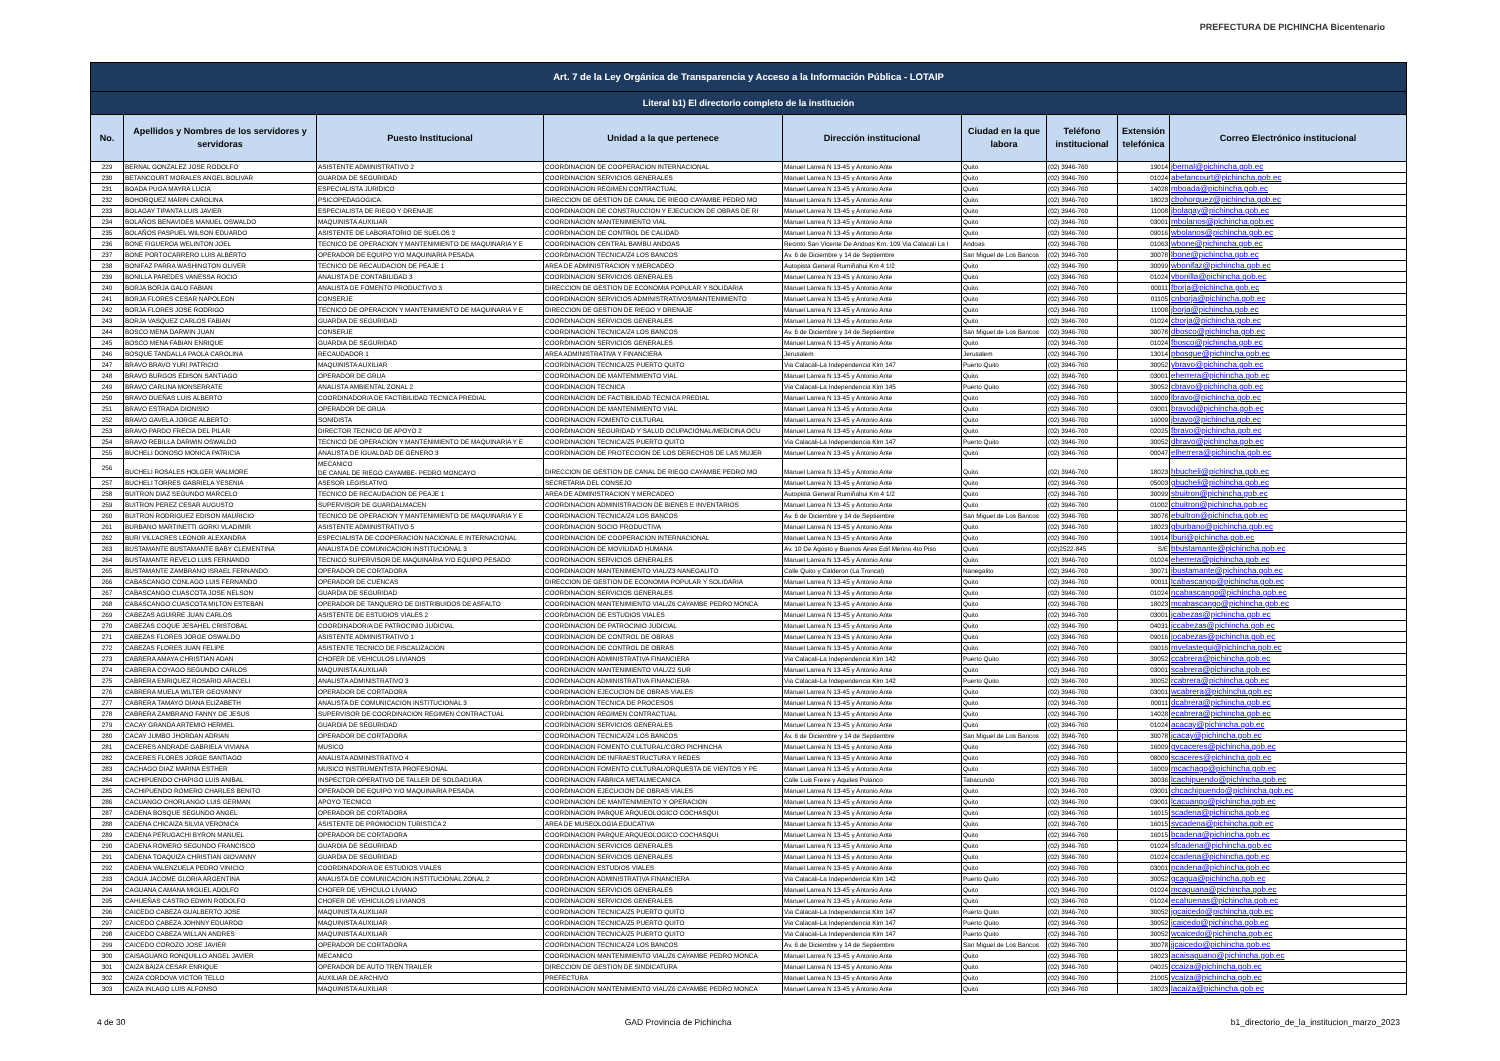PREFECTURA DE PICHINCHA Bicentenario
| Art. 7 de la Ley Orgánica de Transparencia y Acceso a la Información Pública - LOTAIP | | | | | | | | |
| --- | --- | --- | --- | --- | --- | --- | --- | --- |
| Literal b1) El directorio completo de la institución | | | | | | | | |
| No. | Apellidos y Nombres de los servidores y servidoras | Puesto Institucional | Unidad a la que pertenece | Dirección institucional | Ciudad en la que labora | Teléfono institucional | Extensión telefónica | Correo Electrónico institucional |
| 229 | BERNAL GONZALEZ JOSE RODOLFO | ASISTENTE ADMINISTRATIVO 2 | COORDINACION DE COOPERACION INTERNACIONAL | Manuel Larrea N 13-45 y Antonio Ante | Quito | (02) 3946-760 | 19014 | jbernal@pichincha.gob.ec |
| 230 | BETANCOURT MORALES ANGEL BOLIVAR | GUARDIA DE SEGURIDAD | COORDINACION SERVICIOS GENERALES | Manuel Larrea N 13-45 y Antonio Ante | Quito | (02) 3946-760 | 01024 | abetancourt@pichincha.gob.ec |
| 231 | BOADA PUGA MAYRA LUCIA | ESPECIALISTA JURIDICO | COORDINACION REGIMEN CONTRACTUAL | Manuel Larrea N 13-45 y Antonio Ante | Quito | (02) 3946-760 | 14028 | mboada@pichincha.gob.ec |
| 232 | BOHORQUEZ MARIN CAROLINA | PSICOPEDAGOGICA | DIRECCION DE GESTION DE CANAL DE RIEGO CAYAMBE PEDRO MO | Manuel Larrea N 13-45 y Antonio Ante | Quito | (02) 3946-760 | 18023 | cbohorquez@pichincha.gob.ec |
| 233 | BOLAGAY TIPANTA LUIS JAVIER | ESPECIALISTA DE RIEGO Y DRENAJE | COORDINACION DE CONSTRUCCION Y EJECUCION DE OBRAS DE RI | Manuel Larrea N 13-45 y Antonio Ante | Quito | (02) 3946-760 | 11008 | jbolagay@pichincha.gob.ec |
| 234 | BOLAÑOS BENAVIDES MANUEL OSWALDO | MAQUINISTA AUXILIAR | COORDINACION MANTENIMIENTO VIAL | Manuel Larrea N 13-45 y Antonio Ante | Quito | (02) 3946-760 | 03001 | mbolanos@pichincha.gob.ec |
| 235 | BOLAÑOS PASPUEL WILSON EDUARDO | ASISTENTE DE LABORATORIO DE SUELOS 2 | COORDINACION DE CONTROL DE CALIDAD | Manuel Larrea N 13-45 y Antonio Ante | Quito | (02) 3946-760 | 09016 | wbolanos@pichincha.gob.ec |
| 236 | BONE FIGUEROA WELINTON JOEL | TECNICO DE OPERACION Y MANTENIMIENTO DE MAQUINARIA Y E | COORDINACION CENTRAL BAMBU ANDOAS | Recinto San Vicente De Andoas Km. 109 Via Calacali La I | Andoas | (02) 3946-760 | 01063 | wbone@pichincha.gob.ec |
| 237 | BONE PORTOCARRERO LUIS ALBERTO | OPERADOR DE EQUIPO Y/O MAQUINARIA PESADA | COORDINACION TECNICA/Z4 LOS BANCOS | Av. 6 de Diciembre y 14 de Septiembre | San Miguel de Los Bancos | (02) 3946-760 | 30078 | lbone@pichincha.gob.ec |
| 238 | BONIFAZ PARRA WASHINGTON OLIVER | TECNICO DE RECAUDACION DE PEAJE 1 | AREA DE ADMINISTRACION Y MERCADEO | Autopista General Rumiñahui Km 4 1/2 | Quito | (02) 3946-760 | 30099 | wbonifaz@pichincha.gob.ec |
| 239 | BONILLA PAREDES VANESSA ROCIO | ANALISTA DE CONTABILIDAD 3 | COORDINACION SERVICIOS GENERALES | Manuel Larrea N 13-45 y Antonio Ante | Quito | (02) 3946-760 | 01024 | vbonilla@pichincha.gob.ec |
| 240 | BORJA BORJA GALO FABIAN | ANALISTA DE FOMENTO PRODUCTIVO 3 | DIRECCION DE GESTION DE ECONOMIA POPULAR Y SOLIDARIA | Manuel Larrea N 13-45 y Antonio Ante | Quito | (02) 3946-760 | 00011 | fborja@pichincha.gob.ec |
| 241 | BORJA FLORES CESAR NAPOLEON | CONSERJE | COORDINACION SERVICIOS ADMINISTRATIVOS/MANTENIMIENTO | Manuel Larrea N 13-45 y Antonio Ante | Quito | (02) 3946-760 | 01105 | cnborja@pichincha.gob.ec |
| 242 | BORJA FLORES JOSE RODRIGO | TECNICO DE OPERACION Y MANTENIMIENTO DE MAQUINARIA Y E | DIRECCION DE GESTION DE RIEGO Y DRENAJE | Manuel Larrea N 13-45 y Antonio Ante | Quito | (02) 3946-760 | 11008 | jborja@pichincha.gob.ec |
| 243 | BORJA VASQUEZ CARLOS FABIAN | GUARDIA DE SEGURIDAD | COORDINACION SERVICIOS GENERALES | Manuel Larrea N 13-45 y Antonio Ante | Quito | (02) 3946-760 | 01024 | cborja@pichincha.gob.ec |
| 244 | BOSCO MENA DARWIN JUAN | CONSERJE | COORDINACION TECNICA/Z4 LOS BANCOS | Av. 6 de Diciembre y 14 de Septiembre | San Miguel de Los Bancos | (02) 3946-760 | 30078 | dbosco@pichincha.gob.ec |
| 245 | BOSCO MENA FABIAN ENRIQUE | GUARDIA DE SEGURIDAD | COORDINACION SERVICIOS GENERALES | Manuel Larrea N 13-45 y Antonio Ante | Quito | (02) 3946-760 | 01024 | fbosco@pichincha.gob.ec |
| 246 | BOSQUE TANDALLA PAOLA CAROLINA | RECAUDADOR 1 | AREA ADMINISTRATIVA Y FINANCIERA | Jerusalem | Jerusalem | (02) 3946-760 | 13014 | pbosque@pichincha.gob.ec |
| 247 | BRAVO BRAVO YURI PATRICIO | MAQUINISTA AUXILIAR | COORDINACION TECNICA/Z5 PUERTO QUITO | Via Calacali-La Independencia Klm 147 | Puerto Quito | (02) 3946-760 | 30052 | ybravo@pichincha.gob.ec |
| 248 | BRAVO BURGOS EDISON SANTIAGO | OPERADOR DE GRUA | COORDINACION DE MANTENIMIENTO VIAL | Manuel Larrea N 13-45 y Antonio Ante | Quito | (02) 3946-760 | 03001 | eherrera@pichincha.gob.ec |
| 249 | BRAVO CARLINA MONSERRATE | ANALISTA AMBIENTAL ZONAL 2 | COORDINACION TECNICA | Via Calacali-La Independencia Klm 145 | Puerto Quito | (02) 3946-760 | 30052 | cbravo@pichincha.gob.ec |
| 250 | BRAVO DUEÑAS LUIS ALBERTO | COORDINADOR/A DE FACTIBILIDAD TECNICA PREDIAL | COORDINACION DE FACTIBILIDAD TECNICA PREDIAL | Manuel Larrea N 13-45 y Antonio Ante | Quito | (02) 3946-760 | 16009 | lbravo@pichincha.gob.ec |
| 251 | BRAVO ESTRADA DIONISIO | OPERADOR DE GRUA | COORDINACION DE MANTENIMIENTO VIAL | Manuel Larrea N 13-45 y Antonio Ante | Quito | (02) 3946-760 | 03001 | bravod@pichincha.gob.ec |
| 252 | BRAVO GAVELA JORGE ALBERTO | SONIDISTA | COORDINACION FOMENTO CULTURAL | Manuel Larrea N 13-45 y Antonio Ante | Quito | (02) 3946-760 | 16009 | jbravo@pichincha.gob.ec |
| 253 | BRAVO PARDO FRECIA DEL PILAR | DIRECTOR TECNICO DE APOYO 2 | COORDINACION SEGURIDAD Y SALUD OCUPACIONAL/MEDICINA OCU | Manuel Larrea N 13-45 y Antonio Ante | Quito | (02) 3946-760 | 02025 | fbravo@pichincha.gob.ec |
| 254 | BRAVO REBILLA DARWIN OSWALDO | TECNICO DE OPERACION Y MANTENIMIENTO DE MAQUINARIA Y E | COORDINACION TECNICA/Z5 PUERTO QUITO | Via Calacali-La Independencia Klm 147 | Puerto Quito | (02) 3946-760 | 30052 | dbravo@pichincha.gob.ec |
| 255 | BUCHELI DONOSO MONICA PATRICIA | ANALISTA DE IGUALDAD DE GENERO 3 | COORDINACION DE PROTECCION DE LOS DERECHOS DE LAS MUJER | Manuel Larrea N 13-45 y Antonio Ante | Quito | (02) 3946-760 | 00047 | elherrera@pichincha.gob.ec |
| 256 | BUCHELI ROSALES HOLGER WALMORE | MECANICO DE CANAL DE RIEGO CAYAMBE- PEDRO MONCAYO | DIRECCION DE GESTION DE CANAL DE RIEGO CAYAMBE PEDRO MO | Manuel Larrea N 13-45 y Antonio Ante | Quito | (02) 3946-760 | 18023 | hbucheli@pichincha.gob.ec |
| 257 | BUCHELI TORRES GABRIELA YESENIA | ASESOR LEGISLATIVO | SECRETARIA DEL CONSEJO | Manuel Larrea N 13-45 y Antonio Ante | Quito | (02) 3946-760 | 05003 | gbucheli@pichincha.gob.ec |
| 258 | BUITRON DIAZ SEGUNDO MARCELO | TECNICO DE RECAUDACION DE PEAJE 1 | AREA DE ADMINISTRACION Y MERCADEO | Autopista General Rumiñahui Km 4 1/2 | Quito | (02) 3946-760 | 30099 | sbuitron@pichincha.gob.ec |
| 259 | BUITRON PEREZ CESAR AUGUSTO | SUPERVISOR DE GUARDALMACEN | COORDINACION ADMINISTRACION DE BIENES E INVENTARIOS | Manuel Larrea N 13-45 y Antonio Ante | Quito | (02) 3946-760 | 01002 | cbuitron@pichincha.gob.ec |
| 260 | BUITRON RODRIGUEZ EDISON MAURICIO | TECNICO DE OPERACION Y MANTENIMIENTO DE MAQUINARIA Y E | COORDINACION TECNICA/Z4 LOS BANCOS | Av. 6 de Diciembre y 14 de Septiembre | San Miguel de Los Bancos | (02) 3946-760 | 30078 | ebuitron@pichincha.gob.ec |
| 261 | BURBANO MARTINETTI GORKI VLADIMIR | ASISTENTE ADMINISTRATIVO 5 | COORDINACION SOCIO PRODUCTIVA | Manuel Larrea N 13-45 y Antonio Ante | Quito | (02) 3946-760 | 18023 | gburbano@pichincha.gob.ec |
| 262 | BURI VILLACRES LEONOR ALEXANDRA | ESPECIALISTA DE COOPERACION NACIONAL E INTERNACIONAL | COORDINACION DE COOPERACION INTERNACIONAL | Manuel Larrea N 13-45 y Antonio Ante | Quito | (02) 3946-760 | 19014 | lburi@pichincha.gob.ec |
| 263 | BUSTAMANTE BUSTAMANTE BABY CLEMENTINA | ANALISTA DE COMUNICACION INSTITUCIONAL 3 | COORDINACION DE MOVILIDAD HUMANA | Av. 10 De Agosto y Buenos Aires Edif Merino 4to Piso | Quito | (02)2522-845 | S/E | bbustamante@pichincha.gob.ec |
| 264 | BUSTAMANTE REVELO LUIS FERNANDO | TECNICO SUPERVISOR DE MAQUINARIA Y/O EQUIPO PESADO | COORDINACION SERVICIOS GENERALES | Manuel Larrea N 13-45 y Antonio Ante | Quito | (02) 3946-760 | 01024 | eherrera@pichincha.gob.ec |
| 265 | BUSTAMANTE ZAMBRANO ISRAEL FERNANDO | OPERADOR DE CORTADORA | COORDINACION MANTENIMIENTO VIAL/Z3 NANEGALITO | Calle Quito y Calderon (La Troncal) | Nanegalito | (02) 3946-760 | 30071 | ibustamante@pichincha.gob.ec |
| 266 | CABASCANGO CONLAGO LUIS FERNANDO | OPERADOR DE CUENCAS | DIRECCION DE GESTION DE ECONOMIA POPULAR Y SOLIDARIA | Manuel Larrea N 13-45 y Antonio Ante | Quito | (02) 3946-760 | 00011 | lcabascango@pichincha.gob.ec |
| 267 | CABASCANGO CUASCOTA JOSE NELSON | GUARDIA DE SEGURIDAD | COORDINACION SERVICIOS GENERALES | Manuel Larrea N 13-45 y Antonio Ante | Quito | (02) 3946-760 | 01024 | ncabascango@pichincha.gob.ec |
| 268 | CABASCANGO CUASCOTA MILTON ESTEBAN | OPERADOR DE TANQUERO DE DISTRIBUIDOS DE ASFALTO | COORDINACION MANTENIMIENTO VIAL/Z6 CAYAMBE PEDRO MONCA | Manuel Larrea N 13-45 y Antonio Ante | Quito | (02) 3946-760 | 18023 | mcabascango@pichincha.gob.ec |
| 269 | CABEZAS AGUIRRE JUAN CARLOS | ASISTENTE DE ESTUDIOS VIALES 2 | COORDINACION DE ESTUDIOS VIALES | Manuel Larrea N 13-45 y Antonio Ante | Quito | (02) 3946-760 | 03001 | jcabezas@pichincha.gob.ec |
| 270 | CABEZAS COQUE JESAHEL CRISTOBAL | COORDINADOR/A DE PATROCINIO JUDICIAL | COORDINACION DE PATROCINIO JUDICIAL | Manuel Larrea N 13-45 y Antonio Ante | Quito | (02) 3946-760 | 04031 | jccabezas@pichincha.gob.ec |
| 271 | CABEZAS FLORES JORGE OSWALDO | ASISTENTE ADMINISTRATIVO 1 | COORDINACION DE CONTROL DE OBRAS | Manuel Larrea N 13-45 y Antonio Ante | Quito | (02) 3946-760 | 09016 | jocabezas@pichincha.gob.ec |
| 272 | CABEZAS FLORES JUAN FELIPE | ASISTENTE TECNICO DE FISCALIZACION | COORDINACION DE CONTROL DE OBRAS | Manuel Larrea N 13-45 y Antonio Ante | Quito | (02) 3946-760 | 09016 | mvelastegui@pichincha.gob.ec |
| 273 | CABRERA AMAYA CHRISTIAN ADAN | CHOFER DE VEHICULOS LIVIANOS | COORDINACION ADMINISTRATIVA FINANCIERA | Via Calacali-La Independencia Klm 142 | Puerto Quito | (02) 3946-760 | 30052 | ccabrera@pichincha.gob.ec |
| 274 | CABRERA COYAGO SEGUNDO CARLOS | MAQUINISTA AUXILIAR | COORDINACION MANTENIMIENTO VIAL/Z2 SUR | Manuel Larrea N 13-45 y Antonio Ante | Quito | (02) 3946-760 | 03001 | scabrera@pichincha.gob.ec |
| 275 | CABRERA ENRIQUEZ ROSARIO ARACELI | ANALISTA ADMINISTRATIVO 3 | COORDINACION ADMINISTRATIVA FINANCIERA | Via Calacali-La Independencia Klm 142 | Puerto Quito | (02) 3946-760 | 30052 | rcabrera@pichincha.gob.ec |
| 276 | CABRERA MUELA WILTER GEOVANNY | OPERADOR DE CORTADORA | COORDINACION EJECUCION DE OBRAS VIALES | Manuel Larrea N 13-45 y Antonio Ante | Quito | (02) 3946-760 | 03001 | wcabrera@pichincha.gob.ec |
| 277 | CABRERA TAMAYO DIANA ELIZABETH | ANALISTA DE COMUNICACION INSTITUCIONAL 3 | COORDINACION TECNICA DE PROCESOS | Manuel Larrea N 13-45 y Antonio Ante | Quito | (02) 3946-760 | 00011 | dcabrera@pichincha.gob.ec |
| 278 | CABRERA ZAMBRANO FANNY DE JESUS | SUPERVISOR DE COORDINACION REGIMEN CONTRACTUAL | COORDINACION REGIMEN CONTRACTUAL | Manuel Larrea N 13-45 y Antonio Ante | Quito | (02) 3946-760 | 14028 | ecabrera@pichincha.gob.ec |
| 279 | CACAY GRANDA ARTEMIO HERMEL | GUARDIA DE SEGURIDAD | COORDINACION SERVICIOS GENERALES | Manuel Larrea N 13-45 y Antonio Ante | Quito | (02) 3946-760 | 01024 | acacay@pichincha.gob.ec |
| 280 | CACAY JUMBO JHORDAN ADRIAN | OPERADOR DE CORTADORA | COORDINACION TECNICA/Z4 LOS BANCOS | Av. 6 de Diciembre y 14 de Septiembre | San Miguel de Los Bancos | (02) 3946-760 | 30078 | jcacay@pichincha.gob.ec |
| 281 | CACERES ANDRADE GABRIELA VIVIANA | MUSICO | COORDINACION FOMENTO CULTURAL/CORO PICHINCHA | Manuel Larrea N 13-45 y Antonio Ante | Quito | (02) 3946-760 | 16009 | gvcaceres@pichincha.gob.ec |
| 282 | CACERES FLORES JORGE SANTIAGO | ANALISTA ADMINISTRATIVO 4 | COORDINACION DE INFRAESTRUCTURA Y REDES | Manuel Larrea N 13-45 y Antonio Ante | Quito | (02) 3946-760 | 08009 | scaceres@pichincha.gob.ec |
| 283 | CACHAGO DIAZ MARINA ESTHER | MUSICO INSTRUMENTISTA PROFESIONAL | COORDINACION FOMENTO CULTURAL/ORQUESTA DE VIENTOS Y PE | Manuel Larrea N 13-45 y Antonio Ante | Quito | (02) 3946-760 | 16009 | mcachago@pichincha.gob.ec |
| 284 | CACHIPUENDO CHAPIGO LUIS ANIBAL | INSPECTOR OPERATIVO DE TALLER DE SOLDADURA | COORDINACION FABRICA METALMECANICA | Calle Luis Freire y Aquiles Polanco | Tabacundo | (02) 3946-760 | 30036 | lcachipuendo@pichincha.gob.ec |
| 285 | CACHIPUENDO ROMERO CHARLES BENITO | OPERADOR DE EQUIPO Y/O MAQUINARIA PESADA | COORDINACION EJECUCION DE OBRAS VIALES | Manuel Larrea N 13-45 y Antonio Ante | Quito | (02) 3946-760 | 03001 | chcachipuendo@pichincha.gob.ec |
| 286 | CACUANGO CHORLANGO LUIS GERMAN | APOYO TECNICO | COORDINACION DE MANTENIMIENTO Y OPERACION | Manuel Larrea N 13-45 y Antonio Ante | Quito | (02) 3946-760 | 03001 | lcacuango@pichincha.gob.ec |
| 287 | CADENA BOSQUE SEGUNDO ANGEL | OPERADOR DE CORTADORA | COORDINACION PARQUE ARQUEOLOGICO COCHASQUI | Manuel Larrea N 13-45 y Antonio Ante | Quito | (02) 3946-760 | 16015 | scadena@pichincha.gob.ec |
| 288 | CADENA CHICAIZA SILVIA VERONICA | ASISTENTE DE PROMOCION TURISTICA 2 | AREA DE MUSEOLOGIA EDUCATIVA | Manuel Larrea N 13-45 y Antonio Ante | Quito | (02) 3946-760 | 16015 | svcadena@pichincha.gob.ec |
| 289 | CADENA PERUGACHI BYRON MANUEL | OPERADOR DE CORTADORA | COORDINACION PARQUE ARQUEOLOGICO COCHASQUI | Manuel Larrea N 13-45 y Antonio Ante | Quito | (02) 3946-760 | 16015 | bcadena@pichincha.gob.ec |
| 290 | CADENA ROMERO SEGUNDO FRANCISCO | GUARDIA DE SEGURIDAD | COORDINACION SERVICIOS GENERALES | Manuel Larrea N 13-45 y Antonio Ante | Quito | (02) 3946-760 | 01024 | sfcadena@pichincha.gob.ec |
| 291 | CADENA TOAQUIZA CHRISTIAN GIOVANNY | GUARDIA DE SEGURIDAD | COORDINACION SERVICIOS GENERALES | Manuel Larrea N 13-45 y Antonio Ante | Quito | (02) 3946-760 | 01024 | ccadena@pichincha.gob.ec |
| 292 | CADENA VALENZUELA PEDRO VINICIO | COORDINADOR/A DE ESTUDIOS VIALES | COORDINACION ESTUDIOS VIALES | Manuel Larrea N 13-45 y Antonio Ante | Quito | (02) 3946-760 | 03001 | pcadena@pichincha.gob.ec |
| 293 | CAGUA JACOME GLORIA ARGENTINA | ANALISTA DE COMUNICACION INSTITUCIONAL ZONAL 2 | COORDINACION ADMINISTRATIVA FINANCIERA | Via Calacali-La Independencia Klm 142 | Puerto Quito | (02) 3946-760 | 30052 | gcagua@pichincha.gob.ec |
| 294 | CAGUANA CAMANA MIGUEL ADOLFO | CHOFER DE VEHICULO LIVIANO | COORDINACION SERVICIOS GENERALES | Manuel Larrea N 13-45 y Antonio Ante | Quito | (02) 3946-760 | 01024 | mcaguana@pichincha.gob.ec |
| 295 | CAHUEÑAS CASTRO EDWIN RODOLFO | CHOFER DE VEHICULOS LIVIANOS | COORDINACION SERVICIOS GENERALES | Manuel Larrea N 13-45 y Antonio Ante | Quito | (02) 3946-760 | 01024 | ecahuenas@pichincha.gob.ec |
| 296 | CAICEDO CABEZA GUALBERTO JOSE | MAQUINISTA AUXILIAR | COORDINACION TECNICA/Z5 PUERTO QUITO | Via Calacali-La Independencia Klm 147 | Puerto Quito | (02) 3946-760 | 30052 | jgcaicedo@pichincha.gob.ec |
| 297 | CAICEDO CABEZA JOHNNY EDUARDO | MAQUINISTA AUXILIAR | COORDINACION TECNICA/Z5 PUERTO QUITO | Via Calacali-La Independencia Klm 147 | Puerto Quito | (02) 3946-760 | 30052 | jcaicedo@pichincha.gob.ec |
| 298 | CAICEDO CABEZA WILLAN ANDRES | MAQUINISTA AUXILIAR | COORDINACION TECNICA/Z5 PUERTO QUITO | Via Calacali-La Independencia Klm 147 | Puerto Quito | (02) 3946-760 | 30052 | wcaicedo@pichincha.gob.ec |
| 299 | CAICEDO COROZO JOSE JAVIER | OPERADOR DE CORTADORA | COORDINACION TECNICA/Z4 LOS BANCOS | Av. 6 de Diciembre y 14 de Septiembre | San Miguel de Los Bancos | (02) 3946-760 | 30078 | jjcaicedo@pichincha.gob.ec |
| 300 | CAISAGUANO RONQUILLO ANGEL JAVIER | MECANICO | COORDINACION MANTENIMIENTO VIAL/Z6 CAYAMBE PEDRO MONCA | Manuel Larrea N 13-45 y Antonio Ante | Quito | (02) 3946-760 | 18023 | acaisaguano@pichincha.gob.ec |
| 301 | CAIZA BAIZA CESAR ENRIQUE | OPERADOR DE AUTO TREN TRAILER | DIRECCION DE GESTION DE SINDICATURA | Manuel Larrea N 13-45 y Antonio Ante | Quito | (02) 3946-760 | 04025 | ccaiza@pichincha.gob.ec |
| 302 | CAIZA CORDOVA VICTOR TELLO | AUXILIAR DE ARCHIVO | PREFECTURA | Manuel Larrea N 13-45 y Antonio Ante | Quito | (02) 3946-760 | 21005 | vcaiza@pichincha.gob.ec |
| 303 | CAIZA INLAGO LUIS ALFONSO | MAQUINISTA AUXILIAR | COORDINACION MANTENIMIENTO VIAL/Z6 CAYAMBE PEDRO MONCA | Manuel Larrea N 13-45 y Antonio Ante | Quito | (02) 3946-760 | 18023 | lacaiza@pichincha.gob.ec |
4 de 30 GAD Provincia de Pichincha b1_directorio_de_la_institucion_marzo_2023